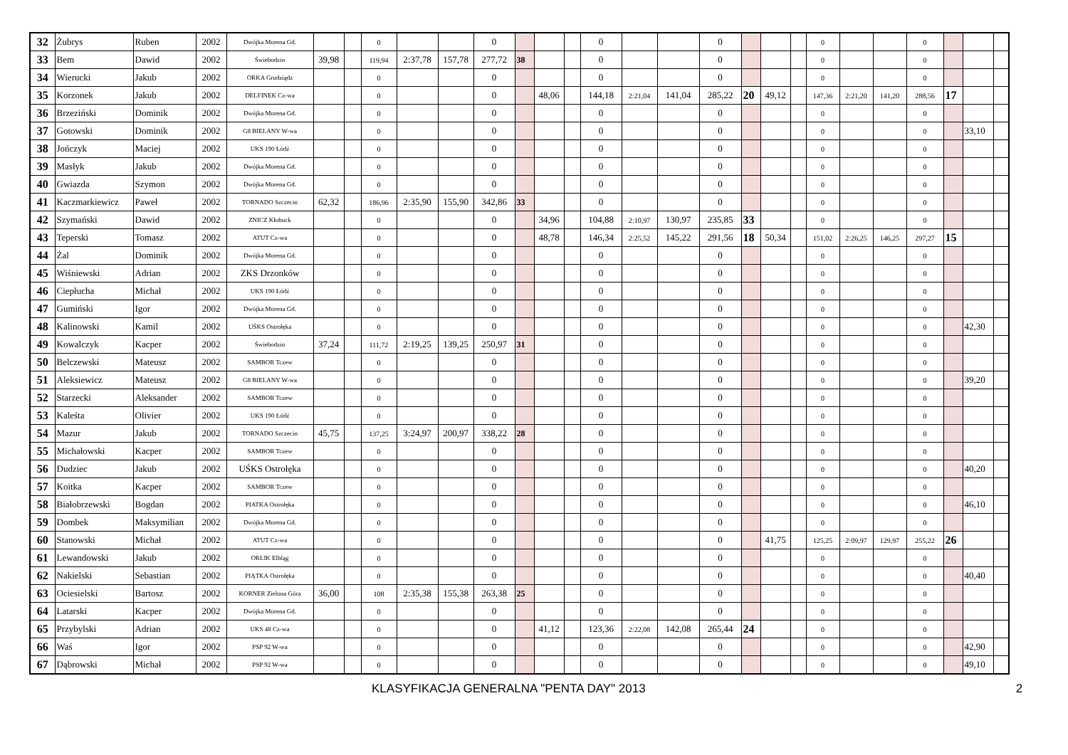| 32 | Żubrys | Ruben | 2002 | Dwójka Morena Gd. | | | 0 | | | 0 | | | | 0 | | | 0 | | | | 0 | | | 0 | | | |
| 33 | Bem | Dawid | 2002 | Świebodzin | 39,98 | | 119,94 | 2:37,78 | 157,78 | 277,72 | 38 | | | 0 | | | 0 | | | | 0 | | | 0 | | | |
| 34 | Wierucki | Jakub | 2002 | ORKA Grudziądz | | | 0 | | | 0 | | | | 0 | | | 0 | | | | 0 | | | 0 | | | |
| 35 | Korzonek | Jakub | 2002 | DELFINEK Cz-wa | | | 0 | | | 0 | | 48,06 | | 144,18 | 2:21,04 | 141,04 | 285,22 | 20 | 49,12 | | 147,36 | 2:21,20 | 141,20 | 288,56 | 17 | | |
| 36 | Brzeziński | Dominik | 2002 | Dwójka Morena Gd. | | | 0 | | | 0 | | | | 0 | | | 0 | | | | 0 | | | 0 | | | |
| 37 | Gotowski | Dominik | 2002 | G8 BIELANY W-wa | | | 0 | | | 0 | | | | 0 | | | 0 | | | | 0 | | | 0 | | 33,10 | |
| 38 | Jończyk | Maciej | 2002 | UKS 190 Łódź | | | 0 | | | 0 | | | | 0 | | | 0 | | | | 0 | | | 0 | | | |
| 39 | Masłyk | Jakub | 2002 | Dwójka Morena Gd. | | | 0 | | | 0 | | | | 0 | | | 0 | | | | 0 | | | 0 | | | |
| 40 | Gwiazda | Szymon | 2002 | Dwójka Morena Gd. | | | 0 | | | 0 | | | | 0 | | | 0 | | | | 0 | | | 0 | | | |
| 41 | Kaczmarkiewicz | Paweł | 2002 | TORNADO Szczecin | 62,32 | | 186,96 | 2:35,90 | 155,90 | 342,86 | 33 | | | 0 | | | 0 | | | | 0 | | | 0 | | | |
| 42 | Szymański | Dawid | 2002 | ZNICZ Kłobuck | | | 0 | | | 0 | | 34,96 | | 104,88 | 2:10,97 | 130,97 | 235,85 | 33 | | | 0 | | | 0 | | | |
| 43 | Teperski | Tomasz | 2002 | ATUT Cz-wa | | | 0 | | | 0 | | 48,78 | | 146,34 | 2:25,52 | 145,22 | 291,56 | 18 | 50,34 | | 151,02 | 2:26,25 | 146,25 | 297,27 | 15 | | |
| 44 | Żal | Dominik | 2002 | Dwójka Morena Gd. | | | 0 | | | 0 | | | | 0 | | | 0 | | | | 0 | | | 0 | | | |
| 45 | Wiśniewski | Adrian | 2002 | ZKS Drzonków | | | 0 | | | 0 | | | | 0 | | | 0 | | | | 0 | | | 0 | | | |
| 46 | Ciepłucha | Michał | 2002 | UKS 190 Łódź | | | 0 | | | 0 | | | | 0 | | | 0 | | | | 0 | | | 0 | | | |
| 47 | Gumiński | Igor | 2002 | Dwójka Morena Gd. | | | 0 | | | 0 | | | | 0 | | | 0 | | | | 0 | | | 0 | | | |
| 48 | Kalinowski | Kamil | 2002 | UŚKS Ostrołęka | | | 0 | | | 0 | | | | 0 | | | 0 | | | | 0 | | | 0 | | 42,30 | |
| 49 | Kowalczyk | Kacper | 2002 | Świebodzin | 37,24 | | 111,72 | 2:19,25 | 139,25 | 250,97 | 31 | | | 0 | | | 0 | | | | 0 | | | 0 | | | |
| 50 | Belczewski | Mateusz | 2002 | SAMBOR Tczew | | | 0 | | | 0 | | | | 0 | | | 0 | | | | 0 | | | 0 | | | |
| 51 | Aleksiewicz | Mateusz | 2002 | G8 BIELANY W-wa | | | 0 | | | 0 | | | | 0 | | | 0 | | | | 0 | | | 0 | | 39,20 | |
| 52 | Starzecki | Aleksander | 2002 | SAMBOR Tczew | | | 0 | | | 0 | | | | 0 | | | 0 | | | | 0 | | | 0 | | | |
| 53 | Kaleśta | Olivier | 2002 | UKS 190 Łódź | | | 0 | | | 0 | | | | 0 | | | 0 | | | | 0 | | | 0 | | | |
| 54 | Mazur | Jakub | 2002 | TORNADO Szczecin | 45,75 | | 137,25 | 3:24,97 | 200,97 | 338,22 | 28 | | | 0 | | | 0 | | | | 0 | | | 0 | | | |
| 55 | Michałowski | Kacper | 2002 | SAMBOR Tczew | | | 0 | | | 0 | | | | 0 | | | 0 | | | | 0 | | | 0 | | | |
| 56 | Dudziec | Jakub | 2002 | UŚKS Ostrołęka | | | 0 | | | 0 | | | | 0 | | | 0 | | | | 0 | | | 0 | | 40,20 | |
| 57 | Koitka | Kacper | 2002 | SAMBOR Tczew | | | 0 | | | 0 | | | | 0 | | | 0 | | | | 0 | | | 0 | | | |
| 58 | Białobrzewski | Bogdan | 2002 | PIATKA Ostrołęka | | | 0 | | | 0 | | | | 0 | | | 0 | | | | 0 | | | 0 | | 46,10 | |
| 59 | Dombek | Maksymilian | 2002 | Dwójka Morena Gd. | | | 0 | | | 0 | | | | 0 | | | 0 | | | | 0 | | | 0 | | | |
| 60 | Stanowski | Michał | 2002 | ATUT Cz-wa | | | 0 | | | 0 | | | | 0 | | | 0 | | 41,75 | | 125,25 | 2:09,97 | 129,97 | 255,22 | 26 | | |
| 61 | Lewandowski | Jakub | 2002 | ORLIK Elbląg | | | 0 | | | 0 | | | | 0 | | | 0 | | | | 0 | | | 0 | | | |
| 62 | Nakielski | Sebastian | 2002 | PIĄTKA Ostrołęka | | | 0 | | | 0 | | | | 0 | | | 0 | | | | 0 | | | 0 | | 40,40 | |
| 63 | Ociesielski | Bartosz | 2002 | KORNER Zielona Góra | 36,00 | | 108 | 2:35,38 | 155,38 | 263,38 | 25 | | | 0 | | | 0 | | | | 0 | | | 0 | | | |
| 64 | Latarski | Kacper | 2002 | Dwójka Morena Gd. | | | 0 | | | 0 | | | | 0 | | | 0 | | | | 0 | | | 0 | | | |
| 65 | Przybylski | Adrian | 2002 | UKS 48 Cz-wa | | | 0 | | | 0 | | 41,12 | | 123,36 | 2:22,08 | 142,08 | 265,44 | 24 | | | 0 | | | 0 | | | |
| 66 | Waś | Igor | 2002 | PSP 92 W-wa | | | 0 | | | 0 | | | | 0 | | | 0 | | | | 0 | | | 0 | | 42,90 | |
| 67 | Dąbrowski | Michał | 2002 | PSP 92 W-wa | | | 0 | | | 0 | | | | 0 | | | 0 | | | | 0 | | | 0 | | 49,10 | |
KLASYFIKACJA GENERALNA "PENTA DAY" 2013 2